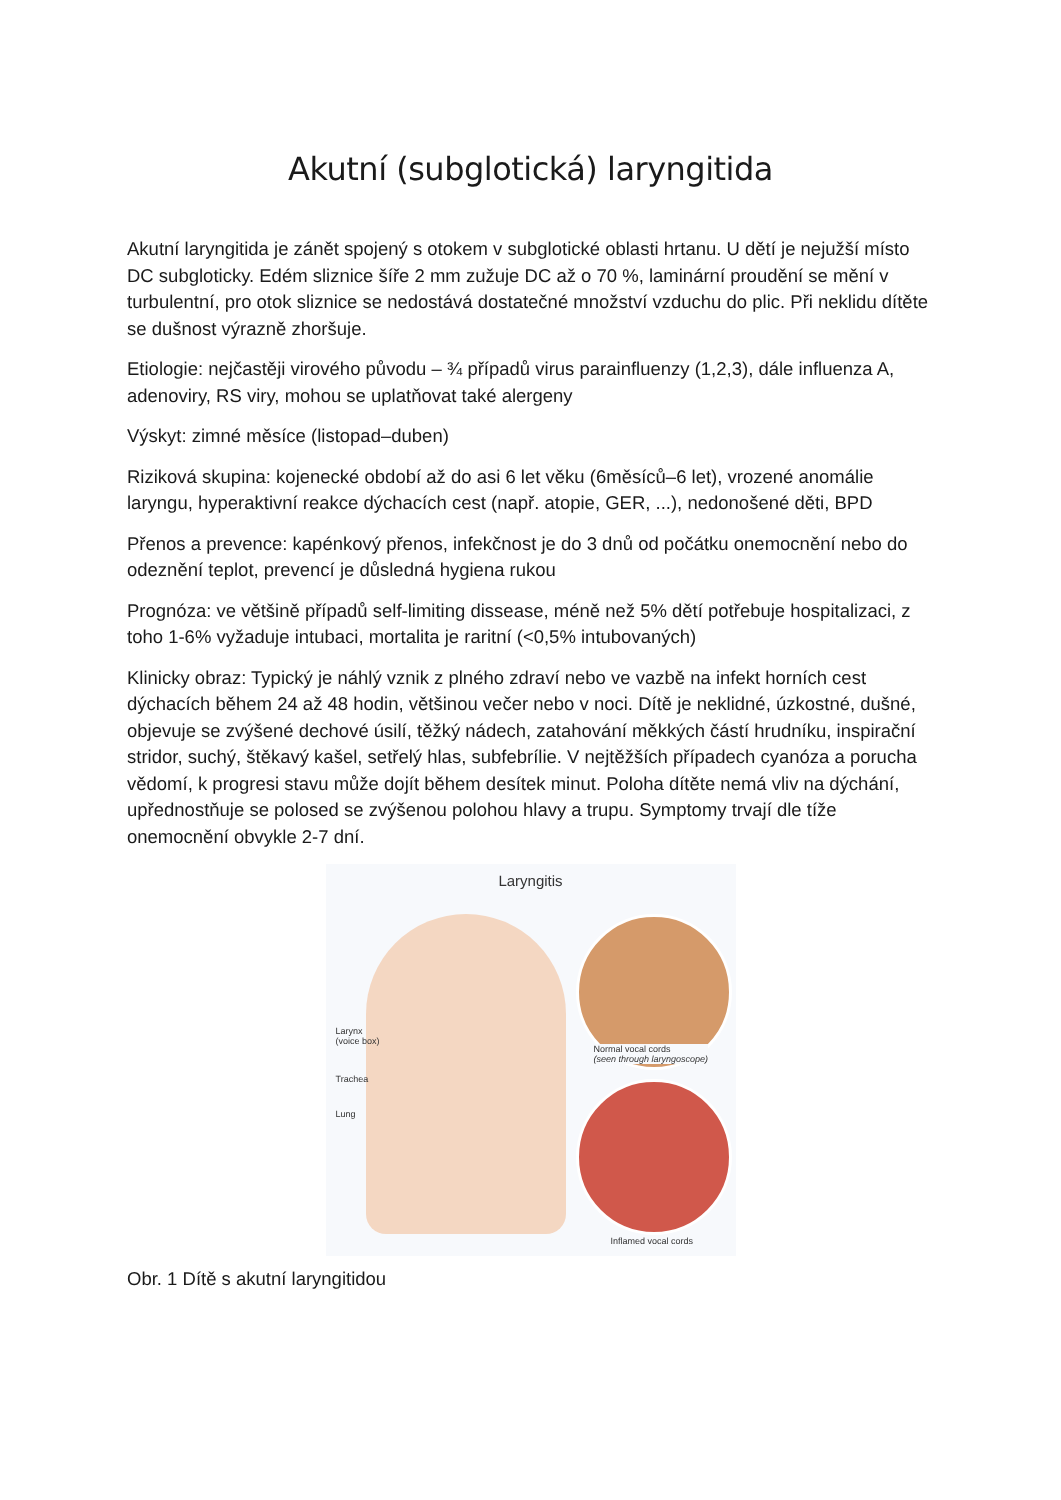Akutní (subglotická) laryngitida
Akutní laryngitida je zánět spojený s otokem v subglotické oblasti hrtanu. U dětí je nejužší místo DC subgloticky. Edém sliznice šíře 2 mm zužuje DC až o 70 %, laminární proudění se mění v turbulentní, pro otok sliznice se nedostává dostatečné množství vzduchu do plic. Při neklidu dítěte se dušnost výrazně zhoršuje.
Etiologie: nejčastěji virového původu – ¾ případů virus parainfluenzy (1,2,3), dále influenza A, adenoviry, RS viry, mohou se uplatňovat také alergeny
Výskyt: zimné měsíce (listopad–duben)
Riziková skupina: kojenecké období až do asi 6 let věku (6měsíců–6 let), vrozené anomálie laryngu, hyperaktivní reakce dýchacích cest (např. atopie, GER, ...), nedonošené děti, BPD
Přenos a prevence: kapénkový přenos, infekčnost je do 3 dnů od počátku onemocnění nebo do odeznění teplot, prevencí je důsledná hygiena rukou
Prognóza: ve většině případů self-limiting dissease, méně než 5% dětí potřebuje hospitalizaci, z toho 1-6% vyžaduje intubaci, mortalita je raritní (<0,5% intubovaných)
Klinicky obraz: Typický je náhlý vznik z plného zdraví nebo ve vazbě na infekt horních cest dýchacích během 24 až 48 hodin, většinou večer nebo v noci. Dítě je neklidné, úzkostné, dušné, objevuje se zvýšené dechové úsilí, těžký nádech, zatahování měkkých částí hrudníku, inspirační stridor, suchý, štěkavý kašel, setřelý hlas, subfebrílie. V nejtěžších případech cyanóza a porucha vědomí, k progresi stavu může dojít během desítek minut. Poloha dítěte nemá vliv na dýchání, upřednostňuje se polosed se zvýšenou polohou hlavy a trupu. Symptomy trvají dle tíže onemocnění obvykle 2-7 dní.
Laryngitis
Larynx
(voice box)
Trachea
Lung
Normal vocal cords
(seen through laryngoscope)
Inflamed vocal cords
Obr. 1 Dítě s akutní laryngitidou